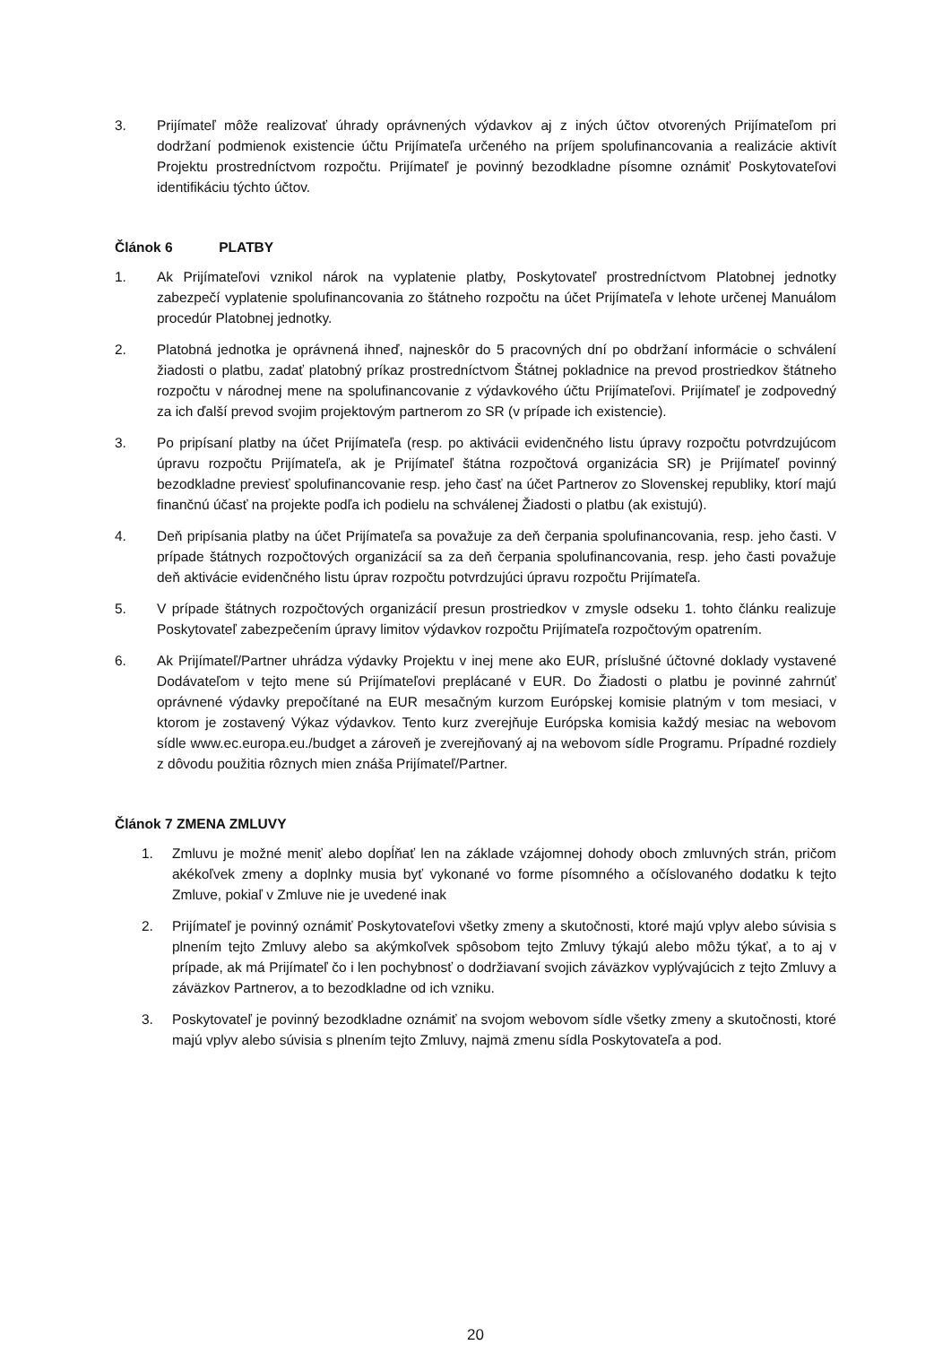3. Prijímateľ môže realizovať úhrady oprávnených výdavkov aj z iných účtov otvorených Prijímateľom pri dodržaní podmienok existencie účtu Prijímateľa určeného na príjem spolufinancovania a realizácie aktivít Projektu prostredníctvom rozpočtu. Prijímateľ je povinný bezodkladne písomne oznámiť Poskytovateľovi identifikáciu týchto účtov.
Článok 6 PLATBY
1. Ak Prijímateľovi vznikol nárok na vyplatenie platby, Poskytovateľ prostredníctvom Platobnej jednotky zabezpečí vyplatenie spolufinancovania zo štátneho rozpočtu na účet Prijímateľa v lehote určenej Manuálom procedúr Platobnej jednotky.
2. Platobná jednotka je oprávnená ihneď, najneskôr do 5 pracovných dní po obdržaní informácie o schválení žiadosti o platbu, zadať platobný príkaz prostredníctvom Štátnej pokladnice na prevod prostriedkov štátneho rozpočtu v národnej mene na spolufinancovanie z výdavkového účtu Prijímateľovi. Prijímateľ je zodpovedný za ich ďalší prevod svojim projektovým partnerom zo SR (v prípade ich existencie).
3. Po pripísaní platby na účet Prijímateľa (resp. po aktivácii evidenčného listu úpravy rozpočtu potvrdzujúcom úpravu rozpočtu Prijímateľa, ak je Prijímateľ štátna rozpočtová organizácia SR) je Prijímateľ povinný bezodkladne previesť spolufinancovanie resp. jeho časť na účet Partnerov zo Slovenskej republiky, ktorí majú finančnú účasť na projekte podľa ich podielu na schválenej Žiadosti o platbu (ak existujú).
4. Deň pripísania platby na účet Prijímateľa sa považuje za deň čerpania spolufinancovania, resp. jeho časti. V prípade štátnych rozpočtových organizácií sa za deň čerpania spolufinancovania, resp. jeho časti považuje deň aktivácie evidenčného listu úprav rozpočtu potvrdzujúci úpravu rozpočtu Prijímateľa.
5. V prípade štátnych rozpočtových organizácií presun prostriedkov v zmysle odseku 1. tohto článku realizuje Poskytovateľ zabezpečením úpravy limitov výdavkov rozpočtu Prijímateľa rozpočtovým opatrením.
6. Ak Prijímateľ/Partner uhrádza výdavky Projektu v inej mene ako EUR, príslušné účtovné doklady vystavené Dodávateľom v tejto mene sú Prijímateľovi preplácané v EUR. Do Žiadosti o platbu je povinné zahrnúť oprávnené výdavky prepočítané na EUR mesačným kurzom Európskej komisie platným v tom mesiaci, v ktorom je zostavený Výkaz výdavkov. Tento kurz zverejňuje Európska komisia každý mesiac na webovom sídle www.ec.europa.eu./budget a zároveň je zverejňovaný aj na webovom sídle Programu. Prípadné rozdiely z dôvodu použitia rôznych mien znáša Prijímateľ/Partner.
Článok 7 ZMENA ZMLUVY
1. Zmluvu je možné meniť alebo dopĺňať len na základe vzájomnej dohody oboch zmluvných strán, pričom akékoľvek zmeny a doplnky musia byť vykonané vo forme písomného a očíslovaného dodatku k tejto Zmluve, pokiaľ v Zmluve nie je uvedené inak
2. Prijímateľ je povinný oznámiť Poskytovateľovi všetky zmeny a skutočnosti, ktoré majú vplyv alebo súvisia s plnením tejto Zmluvy alebo sa akýmkoľvek spôsobom tejto Zmluvy týkajú alebo môžu týkať, a to aj v prípade, ak má Prijímateľ čo i len pochybnosť o dodržiavaní svojich záväzkov vyplývajúcich z tejto Zmluvy a záväzkov Partnerov, a to bezodkladne od ich vzniku.
3. Poskytovateľ je povinný bezodkladne oznámiť na svojom webovom sídle všetky zmeny a skutočnosti, ktoré majú vplyv alebo súvisia s plnením tejto Zmluvy, najmä zmenu sídla Poskytovateľa a pod.
20